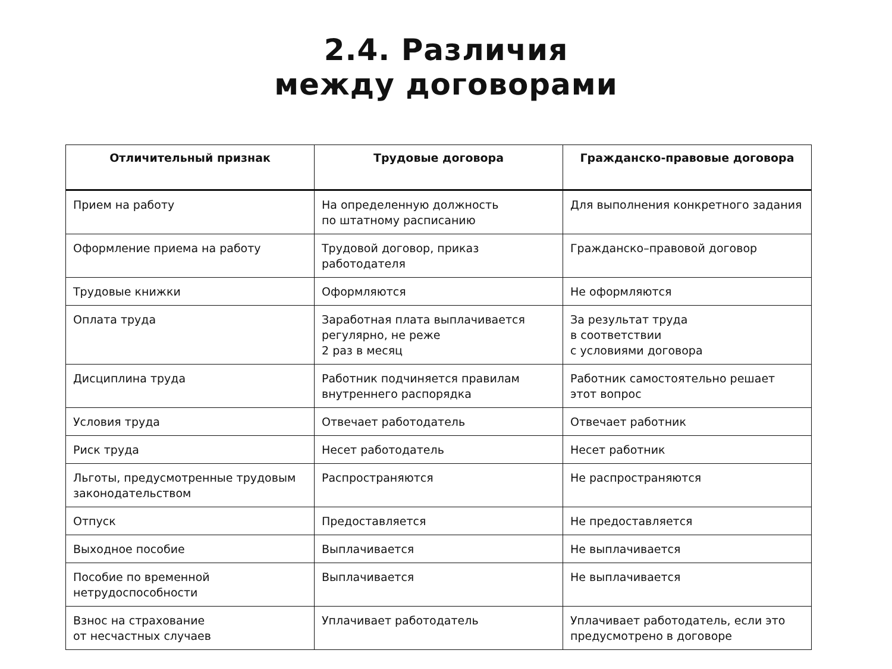2.4. Различия
между договорами
| Отличительный признак | Трудовые договора | Гражданско-правовые договора |
| --- | --- | --- |
| Прием на работу | На определенную должность по штатному расписанию | Для выполнения конкретного задания |
| Оформление приема на работу | Трудовой договор, приказ работодателя | Гражданско–правовой договор |
| Трудовые книжки | Оформляются | Не оформляются |
| Оплата труда | Заработная плата выплачивается регулярно, не реже 2 раз в месяц | За результат труда в соответствии с условиями договора |
| Дисциплина труда | Работник подчиняется правилам внутреннего распорядка | Работник самостоятельно решает этот вопрос |
| Условия труда | Отвечает работодатель | Отвечает работник |
| Риск труда | Несет работодатель | Несет работник |
| Льготы, предусмотренные трудовым законодательством | Распространяются | Не распространяются |
| Отпуск | Предоставляется | Не предоставляется |
| Выходное пособие | Выплачивается | Не выплачивается |
| Пособие по временной нетрудоспособности | Выплачивается | Не выплачивается |
| Взнос на страхование от несчастных случаев | Уплачивает работодатель | Уплачивает работодатель, если это предусмотрено в договоре |